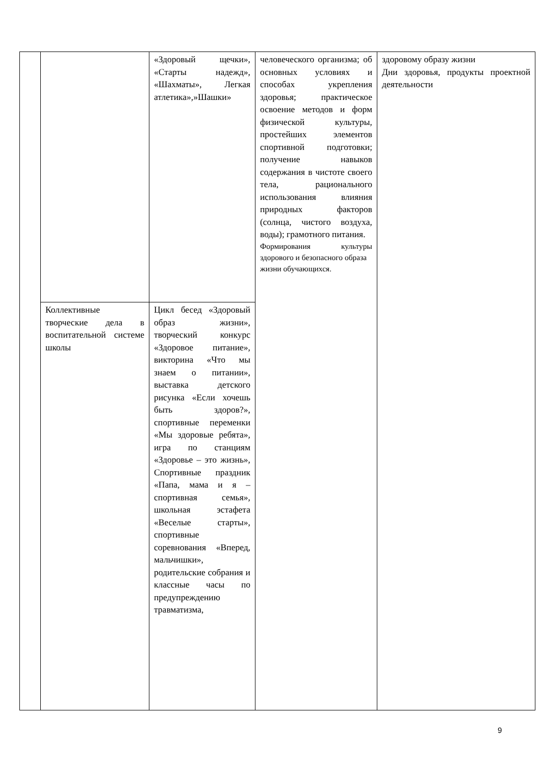| | | «Здоровый щечки», «Старты надежд», «Шахматы», Легкая атлетика»,»Шашки» | человеческого организма; об основных условиях и способах укрепления здоровья; практическое освоение методов и форм физической культуры, простейших элементов спортивной подготовки; получение навыков содержания в чистоте своего тела, рационального использования влияния природных факторов (солнца, чистого воздуха, воды); грамотного питания. Формирования культуры здорового и безопасного образа жизни обучающихся. | здоровому образу жизни Дни здоровья, продукты проектной деятельности |
| | Коллективные творческие дела в воспитательной системе школы | Цикл бесед «Здоровый образ жизни», творческий конкурс «Здоровое питание», викторина «Что мы знаем о питании», выставка детского рисунка «Если хочешь быть здоров?», спортивные переменки «Мы здоровые ребята», игра по станциям «Здоровье – это жизнь», Спортивные праздник «Папа, мама и я – спортивная семья», школьная эстафета «Веселые старты», спортивные соревнования «Вперед, мальчишки», родительские собрания и классные часы по предупреждению травматизма, | | |
9